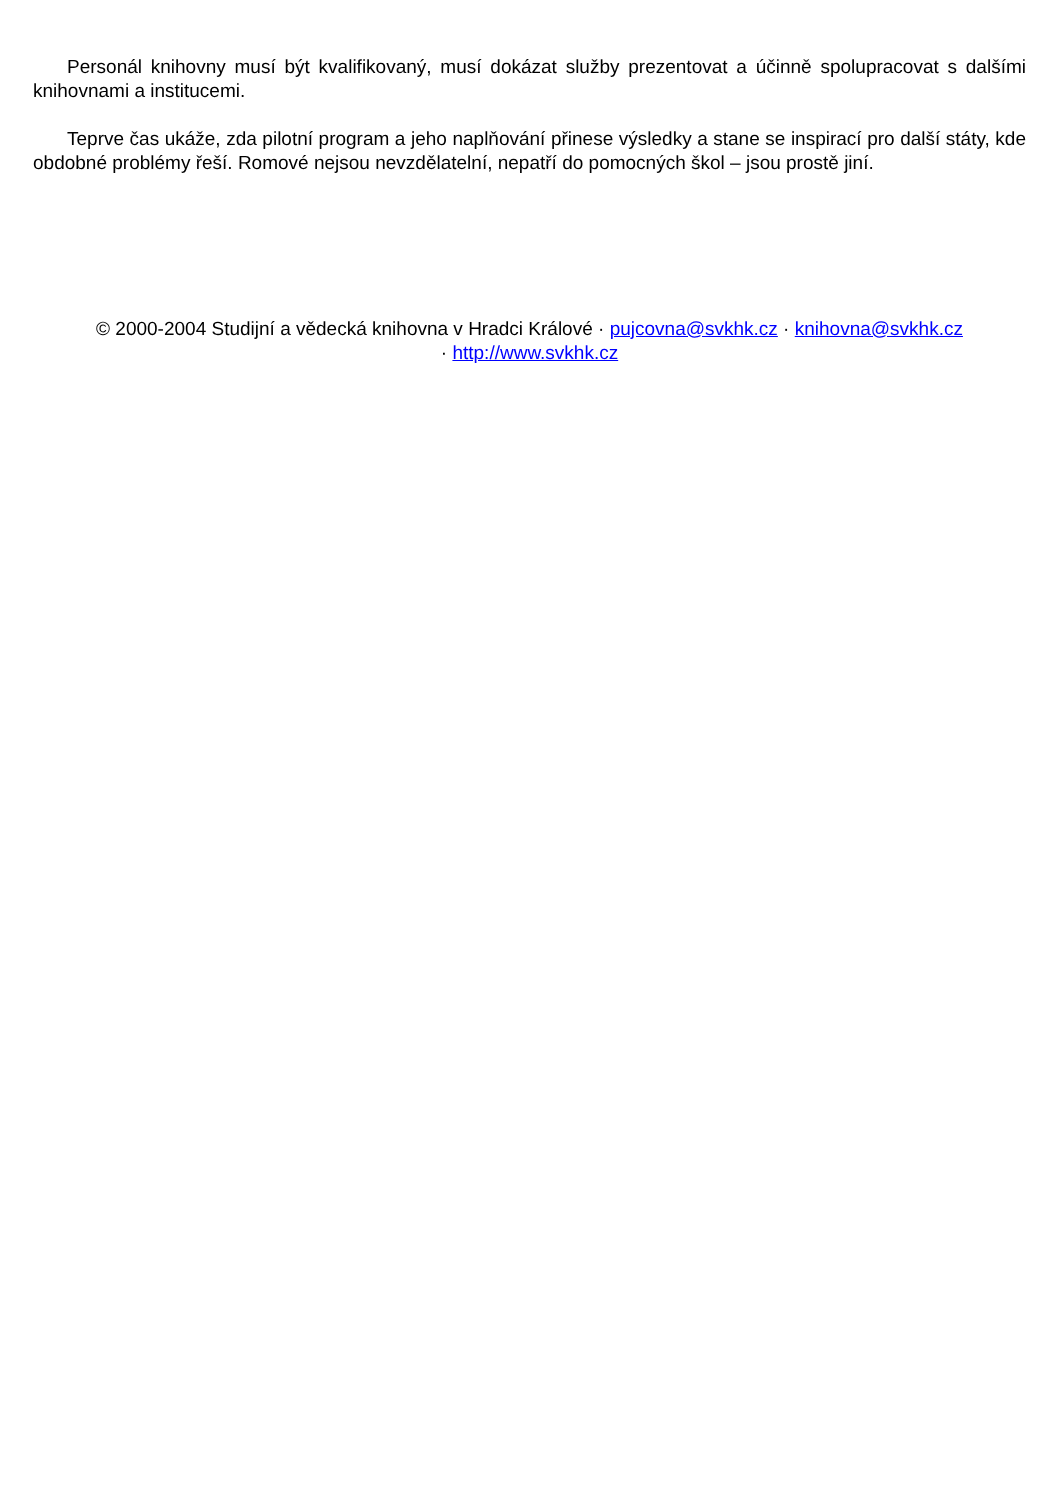Personál knihovny musí být kvalifikovaný, musí dokázat služby prezentovat a účinně spolupracovat s dalšími knihovnami a institucemi.
Teprve čas ukáže, zda pilotní program a jeho naplňování přinese výsledky a stane se inspirací pro další státy, kde obdobné problémy řeší. Romové nejsou nevzdělatelní, nepatří do pomocných škol – jsou prostě jiní.
© 2000-2004 Studijní a vědecká knihovna v Hradci Králové · pujcovna@svkhk.cz · knihovna@svkhk.cz
· http://www.svkhk.cz